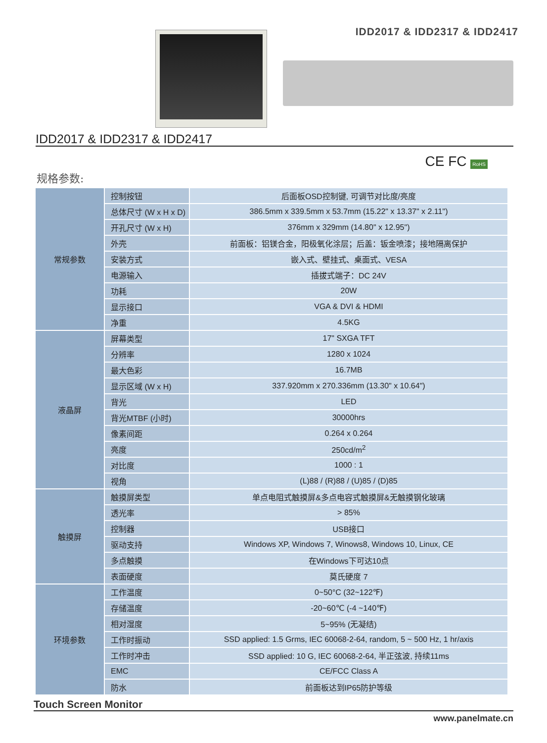IDD2017 & IDD2317 & IDD2417
IDD2017 & IDD2317 & IDD2417
CE FC RoHS
规格参数:
| 常规参数 | 控制按钮 | 后面板OSD控制键, 可调节对比度/亮度 |
| | 总体尺寸 (W x H x D) | 386.5mm x 339.5mm x 53.7mm (15.22" x 13.37" x 2.11") |
| | 开孔尺寸 (W x H) | 376mm x 329mm (14.80" x 12.95") |
| | 外壳 | 前面板：铝镁合金，阳极氧化涂层；后盖：钣金喷漆；接地隔离保护 |
| | 安装方式 | 嵌入式、壁挂式、桌面式、VESA |
| | 电源输入 | 插拔式端子：DC 24V |
| | 功耗 | 20W |
| | 显示接口 | VGA & DVI & HDMI |
| | 净重 | 4.5KG |
| 液晶屏 | 屏幕类型 | 17" SXGA TFT |
| | 分辨率 | 1280 x 1024 |
| | 最大色彩 | 16.7MB |
| | 显示区域 (W x H) | 337.920mm x 270.336mm (13.30" x 10.64") |
| | 背光 | LED |
| | 背光MTBF (小时) | 30000hrs |
| | 像素间距 | 0.264 x 0.264 |
| | 亮度 | 250cd/m<sup>2</sup> |
| | 对比度 | 1000 : 1 |
| | 视角 | (L)88 / (R)88 / (U)85 / (D)85 |
| 触摸屏 | 触摸屏类型 | 单点电阻式触摸屏&多点电容式触摸屏&无触摸钢化玻璃 |
| | 透光率 | > 85% |
| | 控制器 | USB接口 |
| | 驱动支持 | Windows XP, Windows 7, Winows8, Windows 10, Linux, CE |
| | 多点触摸 | 在Windows下可达10点 |
| | 表面硬度 | 莫氏硬度 7 |
| 环境参数 | 工作温度 | 0~50°C (32~122℉) |
| | 存储温度 | -20~60℃ (-4 ~140℉) |
| | 相对湿度 | 5~95% (无凝结) |
| | 工作时振动 | SSD applied: 1.5 Grms, IEC 60068-2-64, random, 5 ~ 500 Hz, 1 hr/axis |
| | 工作时冲击 | SSD applied: 10 G, IEC 60068-2-64, 半正弦波, 持续11ms |
| | EMC | CE/FCC Class A |
| | 防水 | 前面板达到IP65防护等级 |
Touch Screen Monitor
www.panelmate.cn